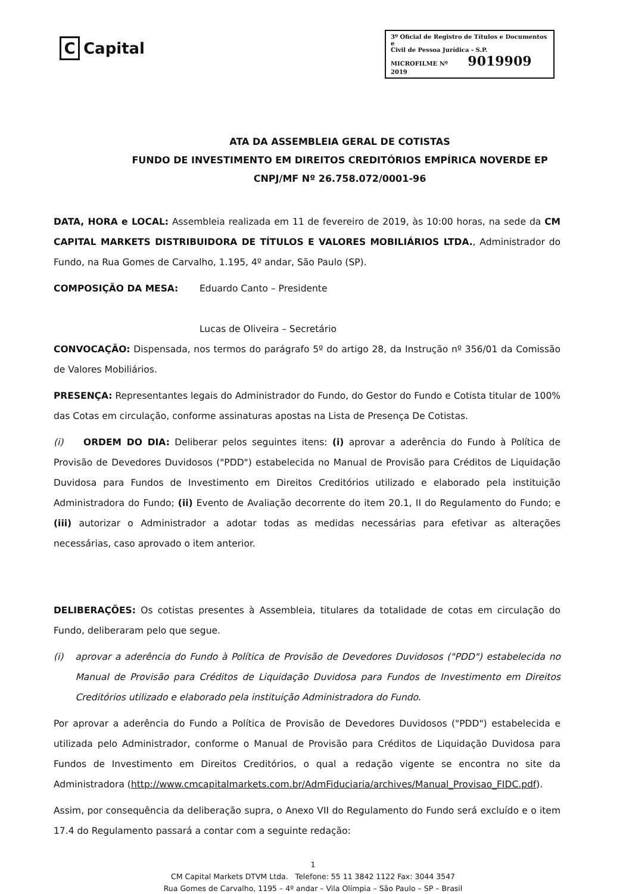C Capital
3º Oficial de Registro de Títulos e Documentos e
Civil de Pessoa Jurídica - S.P.
MICROFILME Nº 9019909 2019
ATA DA ASSEMBLEIA GERAL DE COTISTAS
FUNDO DE INVESTIMENTO EM DIREITOS CREDITÓRIOS EMPÍRICA NOVERDE EP
CNPJ/MF Nº 26.758.072/0001-96
DATA, HORA e LOCAL: Assembleia realizada em 11 de fevereiro de 2019, às 10:00 horas, na sede da CM CAPITAL MARKETS DISTRIBUIDORA DE TÍTULOS E VALORES MOBILIÁRIOS LTDA., Administrador do Fundo, na Rua Gomes de Carvalho, 1.195, 4º andar, São Paulo (SP).
COMPOSIÇÃO DA MESA: Eduardo Canto – Presidente
Lucas de Oliveira – Secretário
CONVOCAÇÃO: Dispensada, nos termos do parágrafo 5º do artigo 28, da Instrução nº 356/01 da Comissão de Valores Mobiliários.
PRESENÇA: Representantes legais do Administrador do Fundo, do Gestor do Fundo e Cotista titular de 100% das Cotas em circulação, conforme assinaturas apostas na Lista de Presença De Cotistas.
(i) ORDEM DO DIA: Deliberar pelos seguintes itens: (i) aprovar a aderência do Fundo à Política de Provisão de Devedores Duvidosos ("PDD") estabelecida no Manual de Provisão para Créditos de Liquidação Duvidosa para Fundos de Investimento em Direitos Creditórios utilizado e elaborado pela instituição Administradora do Fundo; (ii) Evento de Avaliação decorrente do item 20.1, II do Regulamento do Fundo; e (iii) autorizar o Administrador a adotar todas as medidas necessárias para efetivar as alterações necessárias, caso aprovado o item anterior.
DELIBERAÇÕES: Os cotistas presentes à Assembleia, titulares da totalidade de cotas em circulação do Fundo, deliberaram pelo que segue.
(i) aprovar a aderência do Fundo à Política de Provisão de Devedores Duvidosos ("PDD") estabelecida no Manual de Provisão para Créditos de Liquidação Duvidosa para Fundos de Investimento em Direitos Creditórios utilizado e elaborado pela instituição Administradora do Fundo.
Por aprovar a aderência do Fundo a Política de Provisão de Devedores Duvidosos ("PDD") estabelecida e utilizada pelo Administrador, conforme o Manual de Provisão para Créditos de Liquidação Duvidosa para Fundos de Investimento em Direitos Creditórios, o qual a redação vigente se encontra no site da Administradora (http://www.cmcapitalmarkets.com.br/AdmFiduciaria/archives/Manual_Provisao_FIDC.pdf).
Assim, por consequência da deliberação supra, o Anexo VII do Regulamento do Fundo será excluído e o item 17.4 do Regulamento passará a contar com a seguinte redação:
1
CM Capital Markets DTVM Ltda. Telefone: 55 11 3842 1122 Fax: 3044 3547
Rua Gomes de Carvalho, 1195 – 4º andar – Vila Olímpia – São Paulo – SP – Brasil